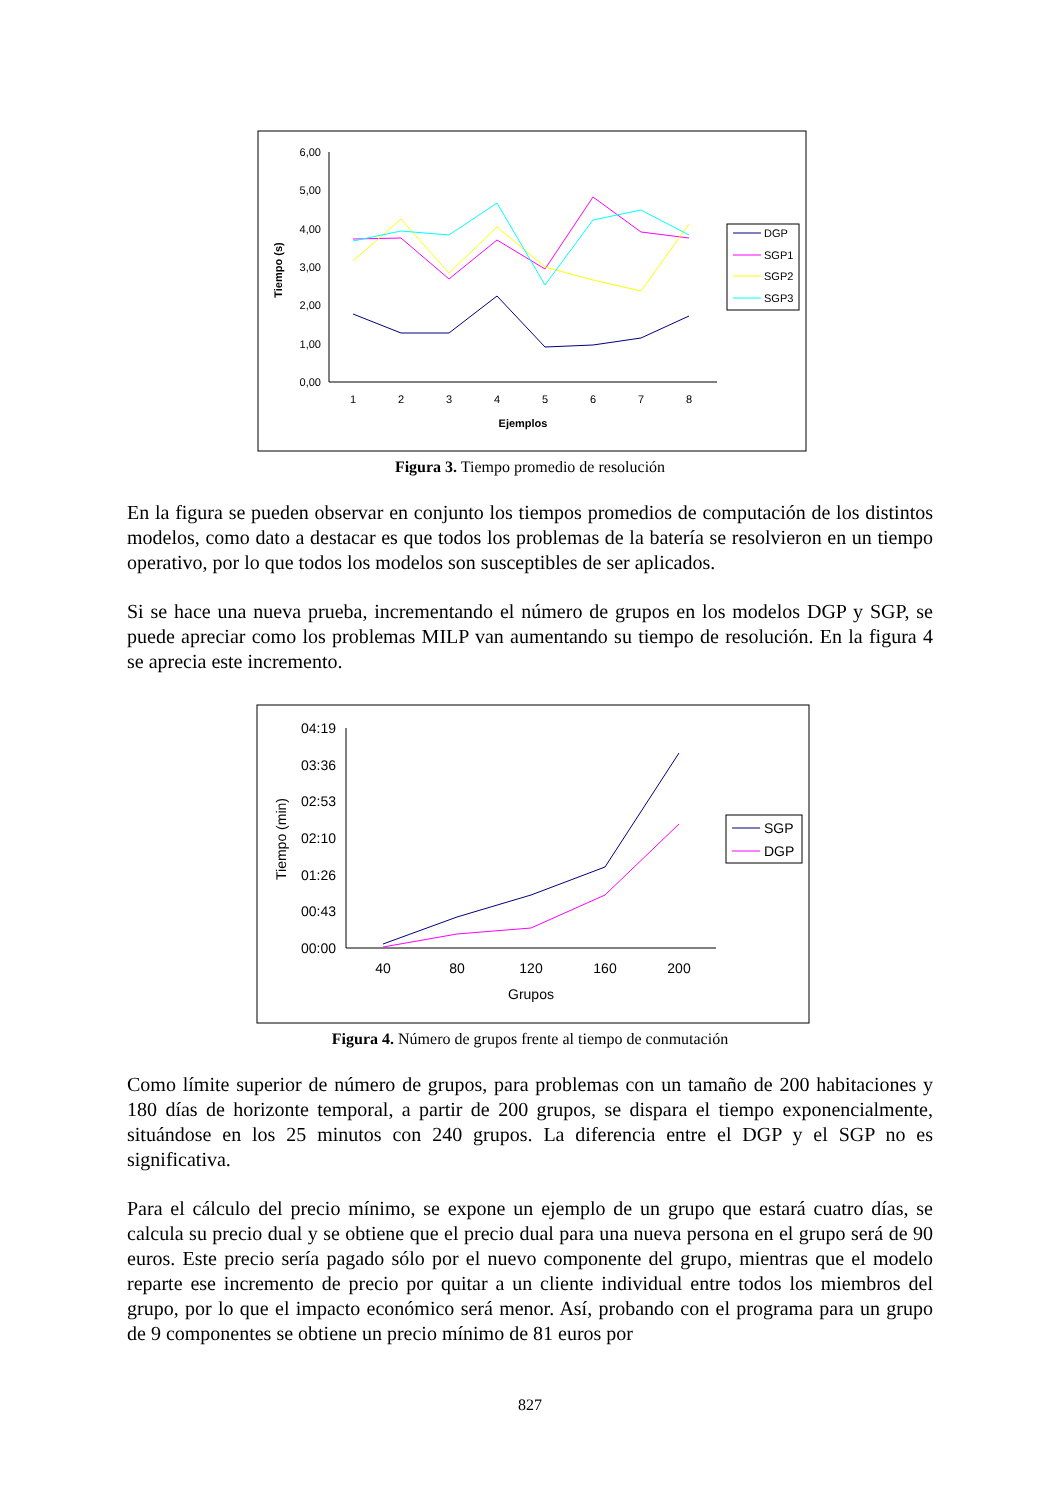6,00
5,00
4,00
3,00
2,00
1,00
0,00
1
2
3
4
5
6
7
8
Ejemplos
Tiempo (s)
DGP
SGP1
SGP2
SGP3
Figura 3. Tiempo promedio de resolución
En la figura se pueden observar en conjunto los tiempos promedios de computación de los distintos modelos, como dato a destacar es que todos los problemas de la batería se resolvieron en un tiempo operativo, por lo que todos los modelos son susceptibles de ser aplicados.
Si se hace una nueva prueba, incrementando el número de grupos en los modelos DGP y SGP, se puede apreciar como los problemas MILP van aumentando su tiempo de resolución. En la figura 4 se aprecia este incremento.
04:19
03:36
02:53
02:10
01:26
00:43
00:00
40
80
120
160
200
Grupos
Tiempo (min)
SGP
DGP
Figura 4. Número de grupos frente al tiempo de conmutación
Como límite superior de número de grupos, para problemas con un tamaño de 200 habitaciones y 180 días de horizonte temporal, a partir de 200 grupos, se dispara el tiempo exponencialmente, situándose en los 25 minutos con 240 grupos. La diferencia entre el DGP y el SGP no es significativa.
Para el cálculo del precio mínimo, se expone un ejemplo de un grupo que estará cuatro días, se calcula su precio dual y se obtiene que el precio dual para una nueva persona en el grupo será de 90 euros. Este precio sería pagado sólo por el nuevo componente del grupo, mientras que el modelo reparte ese incremento de precio por quitar a un cliente individual entre todos los miembros del grupo, por lo que el impacto económico será menor. Así, probando con el programa para un grupo de 9 componentes se obtiene un precio mínimo de 81 euros por
827